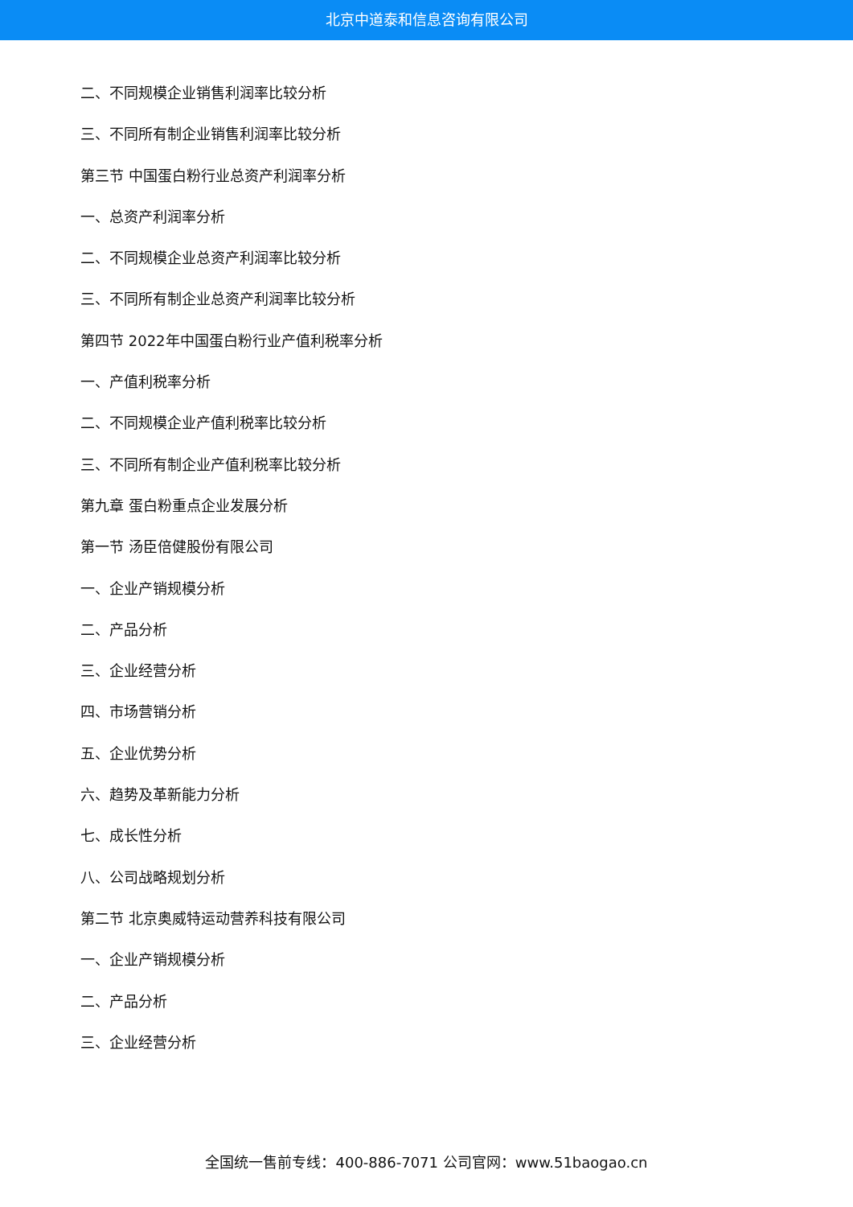北京中道泰和信息咨询有限公司
二、不同规模企业销售利润率比较分析
三、不同所有制企业销售利润率比较分析
第三节 中国蛋白粉行业总资产利润率分析
一、总资产利润率分析
二、不同规模企业总资产利润率比较分析
三、不同所有制企业总资产利润率比较分析
第四节 2022年中国蛋白粉行业产值利税率分析
一、产值利税率分析
二、不同规模企业产值利税率比较分析
三、不同所有制企业产值利税率比较分析
第九章 蛋白粉重点企业发展分析
第一节 汤臣倍健股份有限公司
一、企业产销规模分析
二、产品分析
三、企业经营分析
四、市场营销分析
五、企业优势分析
六、趋势及革新能力分析
七、成长性分析
八、公司战略规划分析
第二节 北京奥威特运动营养科技有限公司
一、企业产销规模分析
二、产品分析
三、企业经营分析
全国统一售前专线：400-886-7071 公司官网：www.51baogao.cn